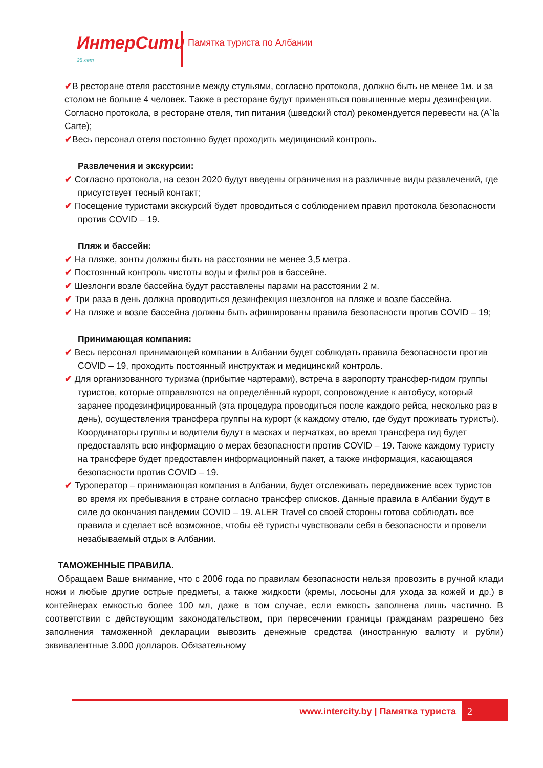ИнтерСити 25 лет
Памятка туриста по Албании
✔В ресторане отеля расстояние между стульями, согласно протокола, должно быть не менее 1м. и за столом не больше 4 человек. Также в ресторане будут применяться повышенные меры дезинфекции. Согласно протокола, в ресторане отеля, тип питания (шведский стол) рекомендуется перевести на (A`la Carte);
✔Весь персонал отеля постоянно будет проходить медицинский контроль.
Развлечения и экскурсии:
✔ Согласно протокола, на сезон 2020 будут введены ограничения на различные виды развлечений, где присутствует тесный контакт;
✔ Посещение туристами экскурсий будет проводиться с соблюдением правил протокола безопасности против COVID – 19.
Пляж и бассейн:
✔ На пляже, зонты должны быть на расстоянии не менее 3,5 метра.
✔ Постоянный контроль чистоты воды и фильтров в бассейне.
✔ Шезлонги возле бассейна будут расставлены парами на расстоянии 2 м.
✔ Три раза в день должна проводиться дезинфекция шезлонгов на пляже и возле бассейна.
✔ На пляже и возле бассейна должны быть афишированы правила безопасности против COVID – 19;
Принимающая компания:
✔ Весь персонал принимающей компании в Албании будет соблюдать правила безопасности против COVID – 19, проходить постоянный инструктаж и медицинский контроль.
✔ Для организованного туризма (прибытие чартерами), встреча в аэропорту трансфер-гидом группы туристов, которые отправляются на определённый курорт, сопровождение к автобусу, который заранее продезинфицированный (эта процедура проводиться после каждого рейса, несколько раз в день), осуществления трансфера группы на курорт (к каждому отелю, где будут проживать туристы). Координаторы группы и водители будут в масках и перчатках, во время трансфера гид будет предоставлять всю информацию о мерах безопасности против COVID – 19. Также каждому туристу на трансфере будет предоставлен информационный пакет, а также информация, касающаяся безопасности против COVID – 19.
✔ Туроператор – принимающая компания в Албании, будет отслеживать передвижение всех туристов во время их пребывания в стране согласно трансфер списков. Данные правила в Албании будут в силе до окончания пандемии COVID – 19. ALER Travel со своей стороны готова соблюдать все правила и сделает всё возможное, чтобы её туристы чувствовали себя в безопасности и провели незабываемый отдых в Албании.
ТАМОЖЕННЫЕ ПРАВИЛА.
Обращаем Ваше внимание, что с 2006 года по правилам безопасности нельзя провозить в ручной клади ножи и любые другие острые предметы, а также жидкости (кремы, лосьоны для ухода за кожей и др.) в контейнерах емкостью более 100 мл, даже в том случае, если емкость заполнена лишь частично. В соответствии с действующим законодательством, при пересечении границы гражданам разрешено без заполнения таможенной декларации вывозить денежные средства (иностранную валюту и рубли) эквивалентные 3.000 долларов. Обязательному
www.intercity.by | Памятка туриста
2